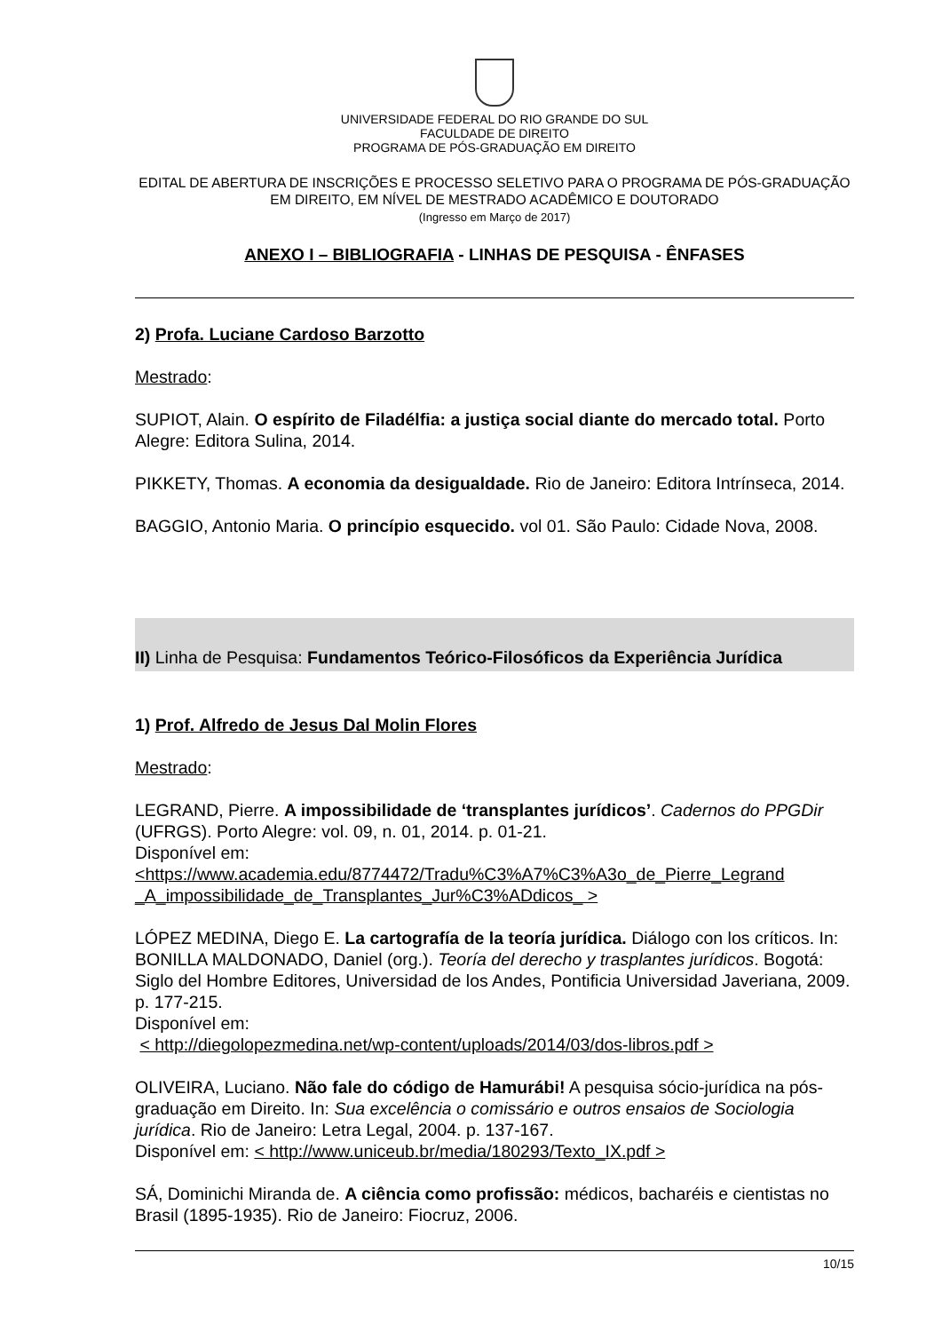UNIVERSIDADE FEDERAL DO RIO GRANDE DO SUL
FACULDADE DE DIREITO
PROGRAMA DE PÓS-GRADUAÇÃO EM DIREITO
EDITAL DE ABERTURA DE INSCRIÇÕES E PROCESSO SELETIVO PARA O PROGRAMA DE PÓS-GRADUAÇÃO EM DIREITO, EM NÍVEL DE MESTRADO ACADÊMICO E DOUTORADO
(Ingresso em Março de 2017)
ANEXO I – BIBLIOGRAFIA - LINHAS DE PESQUISA - ÊNFASES
2) Profa. Luciane Cardoso Barzotto
Mestrado:
SUPIOT, Alain. O espírito de Filadélfia: a justiça social diante do mercado total. Porto Alegre: Editora Sulina, 2014.
PIKKETY, Thomas. A economia da desigualdade. Rio de Janeiro: Editora Intrínseca, 2014.
BAGGIO, Antonio Maria. O princípio esquecido. vol 01. São Paulo: Cidade Nova, 2008.
II) Linha de Pesquisa: Fundamentos Teórico-Filosóficos da Experiência Jurídica
1) Prof. Alfredo de Jesus Dal Molin Flores
Mestrado:
LEGRAND, Pierre. A impossibilidade de ‘transplantes jurídicos’. Cadernos do PPGDir (UFRGS). Porto Alegre: vol. 09, n. 01, 2014. p. 01-21.
Disponível em:
<https://www.academia.edu/8774472/Tradu%C3%A7%C3%A3o_de_Pierre_Legrand _A_impossibilidade_de_Transplantes_Jur%C3%ADdicos_ >
LÓPEZ MEDINA, Diego E. La cartografía de la teoría jurídica. Diálogo con los críticos. In: BONILLA MALDONADO, Daniel (org.). Teoría del derecho y trasplantes jurídicos. Bogotá: Siglo del Hombre Editores, Universidad de los Andes, Pontificia Universidad Javeriana, 2009. p. 177-215.
Disponível em:
< http://diegolopezmedina.net/wp-content/uploads/2014/03/dos-libros.pdf >
OLIVEIRA, Luciano. Não fale do código de Hamurábi! A pesquisa sócio-jurídica na pós-graduação em Direito. In: Sua excelência o comissário e outros ensaios de Sociologia jurídica. Rio de Janeiro: Letra Legal, 2004. p. 137-167.
Disponível em: < http://www.uniceub.br/media/180293/Texto_IX.pdf >
SÁ, Dominichi Miranda de. A ciência como profissão: médicos, bacharéis e cientistas no Brasil (1895-1935). Rio de Janeiro: Fiocruz, 2006.
10/15